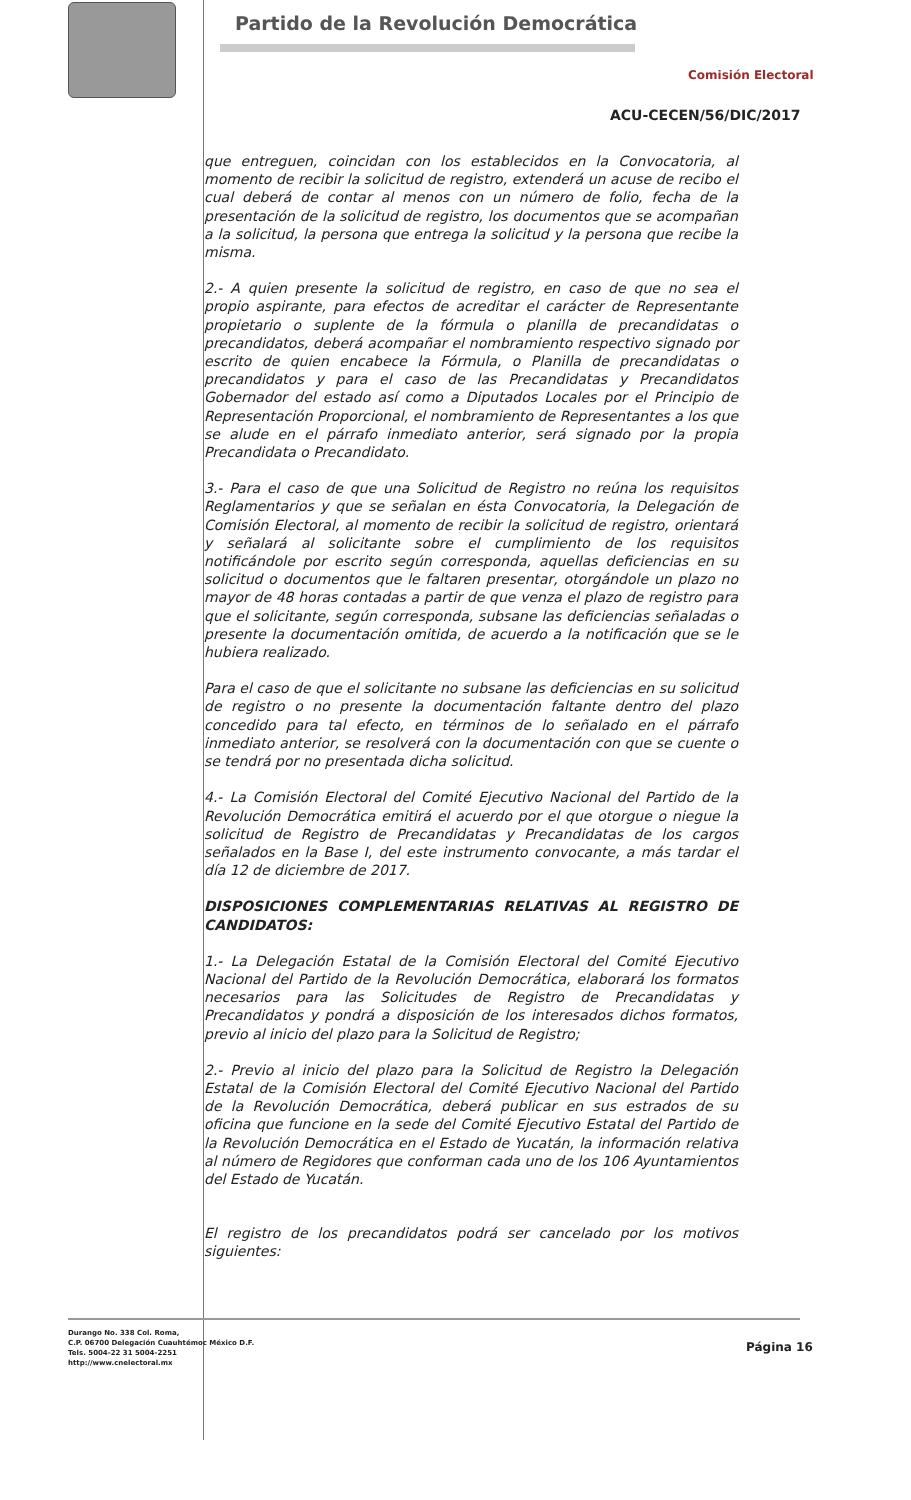Partido de la Revolución Democrática
Comisión Electoral
ACU-CECEN/56/DIC/2017
que entreguen, coincidan con los establecidos en la Convocatoria, al momento de recibir la solicitud de registro, extenderá un acuse de recibo el cual deberá de contar al menos con un número de folio, fecha de la presentación de la solicitud de registro, los documentos que se acompañan a la solicitud, la persona que entrega la solicitud y la persona que recibe la misma.
2.- A quien presente la solicitud de registro, en caso de que no sea el propio aspirante, para efectos de acreditar el carácter de Representante propietario o suplente de la fórmula o planilla de precandidatas o precandidatos, deberá acompañar el nombramiento respectivo signado por escrito de quien encabece la Fórmula, o Planilla de precandidatas o precandidatos y para el caso de las Precandidatas y Precandidatos Gobernador del estado así como a Diputados Locales por el Principio de Representación Proporcional, el nombramiento de Representantes a los que se alude en el párrafo inmediato anterior, será signado por la propia Precandidata o Precandidato.
3.- Para el caso de que una Solicitud de Registro no reúna los requisitos Reglamentarios y que se señalan en ésta Convocatoria, la Delegación de Comisión Electoral, al momento de recibir la solicitud de registro, orientará y señalará al solicitante sobre el cumplimiento de los requisitos notificándole por escrito según corresponda, aquellas deficiencias en su solicitud o documentos que le faltaren presentar, otorgándole un plazo no mayor de 48 horas contadas a partir de que venza el plazo de registro para que el solicitante, según corresponda, subsane las deficiencias señaladas o presente la documentación omitida, de acuerdo a la notificación que se le hubiera realizado.
Para el caso de que el solicitante no subsane las deficiencias en su solicitud de registro o no presente la documentación faltante dentro del plazo concedido para tal efecto, en términos de lo señalado en el párrafo inmediato anterior, se resolverá con la documentación con que se cuente o se tendrá por no presentada dicha solicitud.
4.- La Comisión Electoral del Comité Ejecutivo Nacional del Partido de la Revolución Democrática emitirá el acuerdo por el que otorgue o niegue la solicitud de Registro de Precandidatas y Precandidatas de los cargos señalados en la Base I, del este instrumento convocante, a más tardar el día 12 de diciembre de 2017.
DISPOSICIONES COMPLEMENTARIAS RELATIVAS AL REGISTRO DE CANDIDATOS:
1.- La Delegación Estatal de la Comisión Electoral del Comité Ejecutivo Nacional del Partido de la Revolución Democrática, elaborará los formatos necesarios para las Solicitudes de Registro de Precandidatas y Precandidatos y pondrá a disposición de los interesados dichos formatos, previo al inicio del plazo para la Solicitud de Registro;
2.- Previo al inicio del plazo para la Solicitud de Registro la Delegación Estatal de la Comisión Electoral del Comité Ejecutivo Nacional del Partido de la Revolución Democrática, deberá publicar en sus estrados de su oficina que funcione en la sede del Comité Ejecutivo Estatal del Partido de la Revolución Democrática en el Estado de Yucatán, la información relativa al número de Regidores que conforman cada uno de los 106 Ayuntamientos del Estado de Yucatán.
El registro de los precandidatos podrá ser cancelado por los motivos siguientes:
Durango No. 338 Col. Roma,
C.P. 06700 Delegación Cuauhtémoc México D.F.
Tels. 5004-22 31 5004-2251
http://www.cnelectoral.mx
Página 16